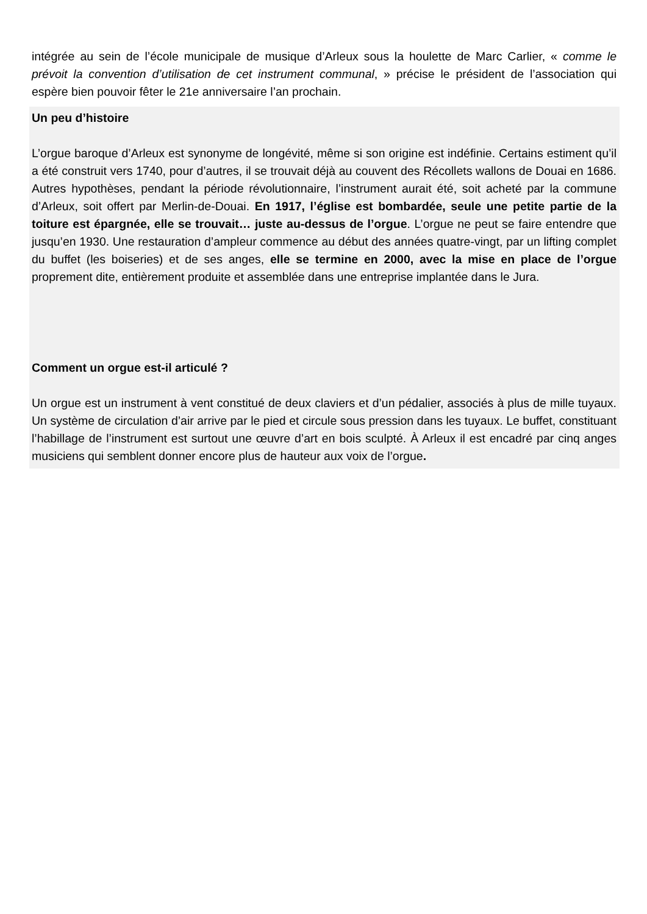intégrée au sein de l’école municipale de musique d’Arleux sous la houlette de Marc Carlier, « comme le prévoit la convention d’utilisation de cet instrument communal, » précise le président de l’association qui espère bien pouvoir fêter le 21e anniversaire l’an prochain.
Un peu d’histoire
L’orgue baroque d’Arleux est synonyme de longévité, même si son origine est indéfinie. Certains estiment qu’il a été construit vers 1740, pour d’autres, il se trouvait déjà au couvent des Récollets wallons de Douai en 1686. Autres hypothèses, pendant la période révolutionnaire, l’instrument aurait été, soit acheté par la commune d’Arleux, soit offert par Merlin-de-Douai. En 1917, l’église est bombardée, seule une petite partie de la toiture est épargnée, elle se trouvait… juste au-dessus de l’orgue. L’orgue ne peut se faire entendre que jusqu’en 1930. Une restauration d’ampleur commence au début des années quatre-vingt, par un lifting complet du buffet (les boiseries) et de ses anges, elle se termine en 2000, avec la mise en place de l’orgue proprement dite, entièrement produite et assemblée dans une entreprise implantée dans le Jura.
Comment un orgue est-il articulé ?
Un orgue est un instrument à vent constitué de deux claviers et d’un pédalier, associés à plus de mille tuyaux. Un système de circulation d’air arrive par le pied et circule sous pression dans les tuyaux. Le buffet, constituant l’habillage de l’instrument est surtout une œuvre d’art en bois sculpté. À Arleux il est encadré par cinq anges musiciens qui semblent donner encore plus de hauteur aux voix de l’orgue.